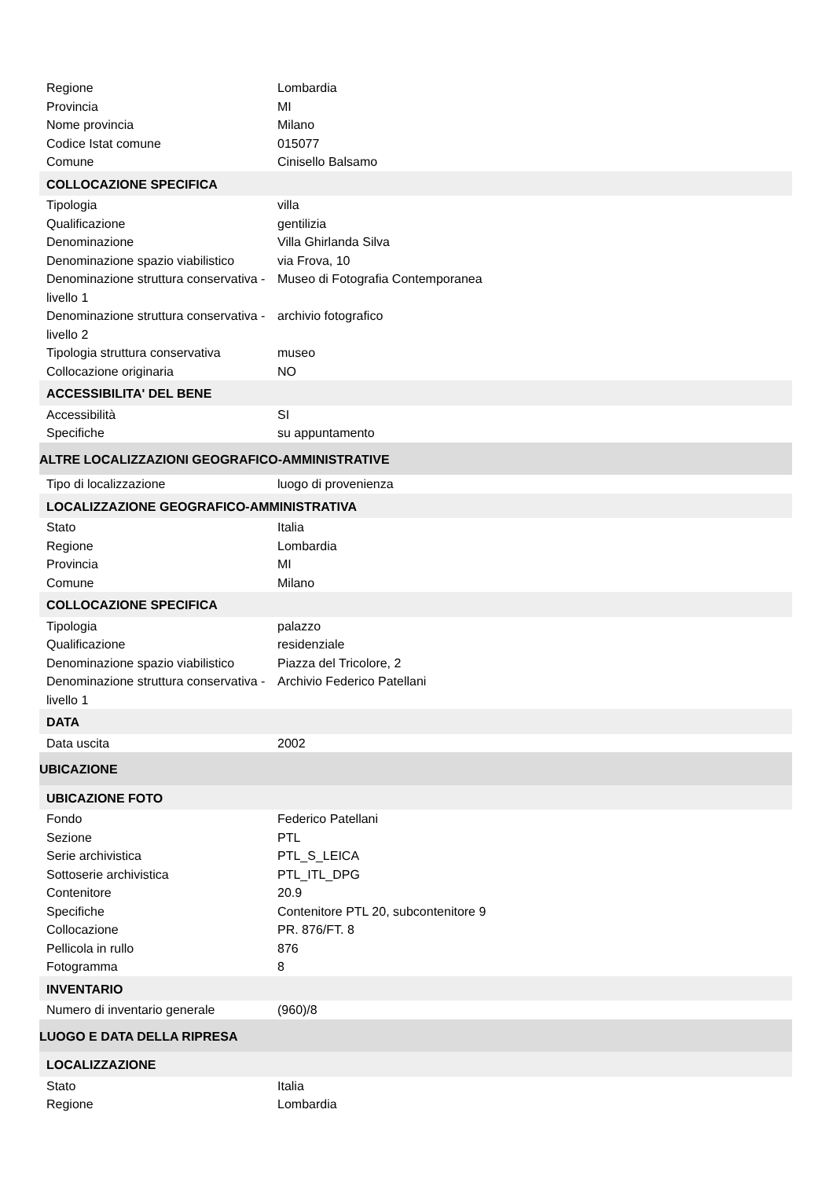| Regione | Lombardia |
| Provincia | MI |
| Nome provincia | Milano |
| Codice Istat comune | 015077 |
| Comune | Cinisello Balsamo |
| COLLOCAZIONE SPECIFICA | |
| Tipologia | villa |
| Qualificazione | gentilizia |
| Denominazione | Villa Ghirlanda Silva |
| Denominazione spazio viabilistico | via Frova, 10 |
| Denominazione struttura conservativa - livello 1 | Museo di Fotografia Contemporanea |
| Denominazione struttura conservativa - livello 2 | archivio fotografico |
| Tipologia struttura conservativa | museo |
| Collocazione originaria | NO |
| ACCESSIBILITA' DEL BENE | |
| Accessibilità | SI |
| Specifiche | su appuntamento |
| ALTRE LOCALIZZAZIONI GEOGRAFICO-AMMINISTRATIVE | |
| Tipo di localizzazione | luogo di provenienza |
| LOCALIZZAZIONE GEOGRAFICO-AMMINISTRATIVA | |
| Stato | Italia |
| Regione | Lombardia |
| Provincia | MI |
| Comune | Milano |
| COLLOCAZIONE SPECIFICA | |
| Tipologia | palazzo |
| Qualificazione | residenziale |
| Denominazione spazio viabilistico | Piazza del Tricolore, 2 |
| Denominazione struttura conservativa - livello 1 | Archivio Federico Patellani |
| DATA | |
| Data uscita | 2002 |
| UBICAZIONE | |
| UBICAZIONE FOTO | |
| Fondo | Federico Patellani |
| Sezione | PTL |
| Serie archivistica | PTL_S_LEICA |
| Sottoserie archivistica | PTL_ITL_DPG |
| Contenitore | 20.9 |
| Specifiche | Contenitore PTL 20, subcontenitore 9 |
| Collocazione | PR. 876/FT. 8 |
| Pellicola in rullo | 876 |
| Fotogramma | 8 |
| INVENTARIO | |
| Numero di inventario generale | (960)/8 |
| LUOGO E DATA DELLA RIPRESA | |
| LOCALIZZAZIONE | |
| Stato | Italia |
| Regione | Lombardia |